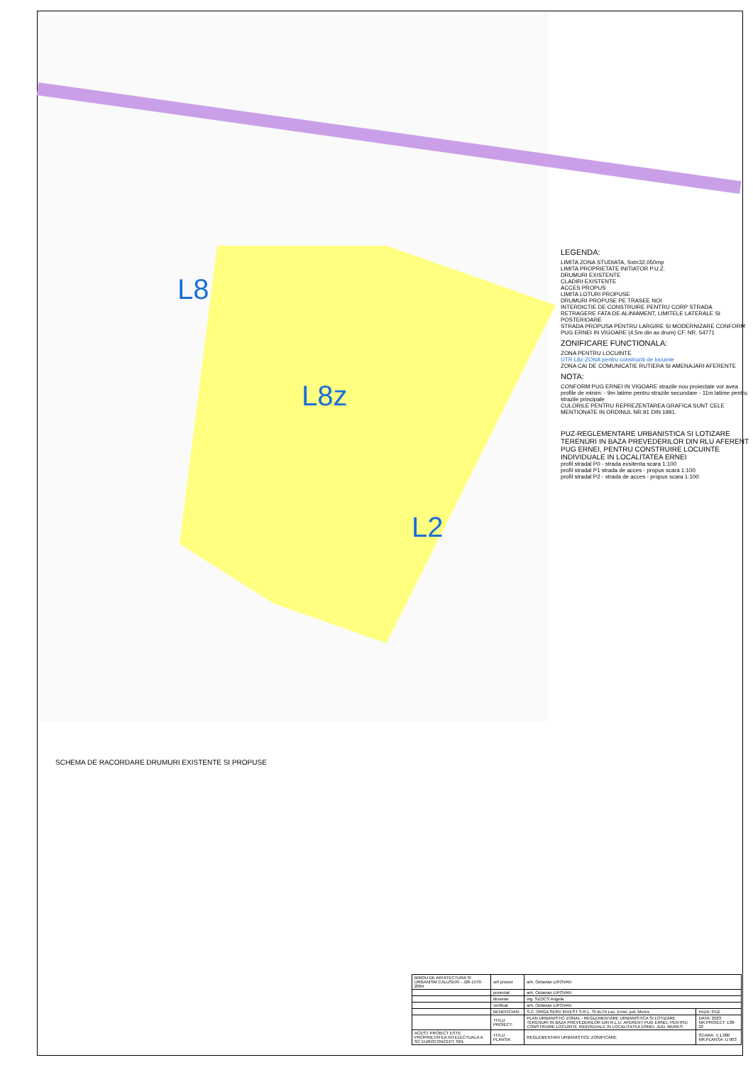LEGENDA:
LIMITA ZONA STUDIATA, Sst=32.050mp
LIMITA PROPRIETATE INITIATOR P.U.Z.
DRUMURI EXISTENTE
CLADIRI EXISTENTE
ACCES PROPUS
LIMITA LOTURI PROPUSE
DRUMURI PROPUSE PE TRASEE NOI
INTERDICTIE DE CONSTRUIRE PENTRU CORP STRADA
RETRAGERE FATA DE ALINIAMENT, LIMITELE LATERALE SI POSTERIOARE
STRADA PROPUSA PENTRU LARGIRE SI MODERNIZARE CONFORM PUG ERNEI IN VIGOARE (4,5m din ax drum) CF. NR. 54771
ZONIFICARE FUNCTIONALA:
ZONA PENTRU LOCUINTE
UTR L8z-ZONA pentru constructii de locuinte
ZONA CAI DE COMUNICATIE RUTIERA SI AMENAJARI AFERENTE
NOTA:
CONFORM PUG ERNEI IN VIGOARE strazile nou proiectate vor avea profile de minim: - 9m latime pentru strazile secundare - 11m latime pentru strazile principale
CULORILE PENTRU REPREZENTAREA GRAFICA SUNT CELE MENTIONATE IN ORDINUL NR.91 DIN 1991.
PUZ-REGLEMENTARE URBANISTICA SI LOTIZARE TERENURI IN BAZA PREVEDERILOR DIN RLU AFERENT PUG ERNEI, PENTRU CONSTRUIRE LOCUINTE INDIVIDUALE IN LOCALITATEA ERNEI
profil stradal P0 - strada exsitenta scara 1:100
profil stradal P1 strada de acces - propus scara 1:100
profil stradal P2 - strada de acces - propus scara 1:100
L8
L8z
L2
SCHEMA DE RACORDARE DRUMURI EXISTENTE SI PROPUSE
| BIROU DE ARHITECTURA SI URBANISM CALUSERI - J26-1570-2004 | sef proiect | arh. Octavian LIPOVAN | |
| | proiectat | arh. Octavian LIPOVAN | |
| | desenat | ing. SZOCS Angela | |
| | verificat | arh. Octavian LIPOVAN | |
| | BENEFICIAR: | S.C. ORGA SERV INVEST S.R.L. SI ALTII Loc. Ernei, jud. Mures | FAZA: PUZ |
| | TITLU PROIECT: | PLAN URBANISTIC ZONAL - REGLEMENTARE URBANISTICA SI LOTIZARE TERENURI IN BAZA PREVEDERILOR DIN R.L.U. AFERENT PUG ERNEI, PENTRU CONSTRUIRE LOCUINTE INDIVIDUALE IN LOCALITATEA ERNEI, JUD. MURES | DATA: 2023 NR.PROIECT: 138-22 |
| ACEST PROIECT ESTE PROPRIETATEA INTELECTUALA A SC EUROCONCEPT SRL | TITLU PLANSA: | REGLEMENTARI URBANISTICE ZONIFICARE | SCARA: 1:1.000 NR.PLANSA: U 003 |